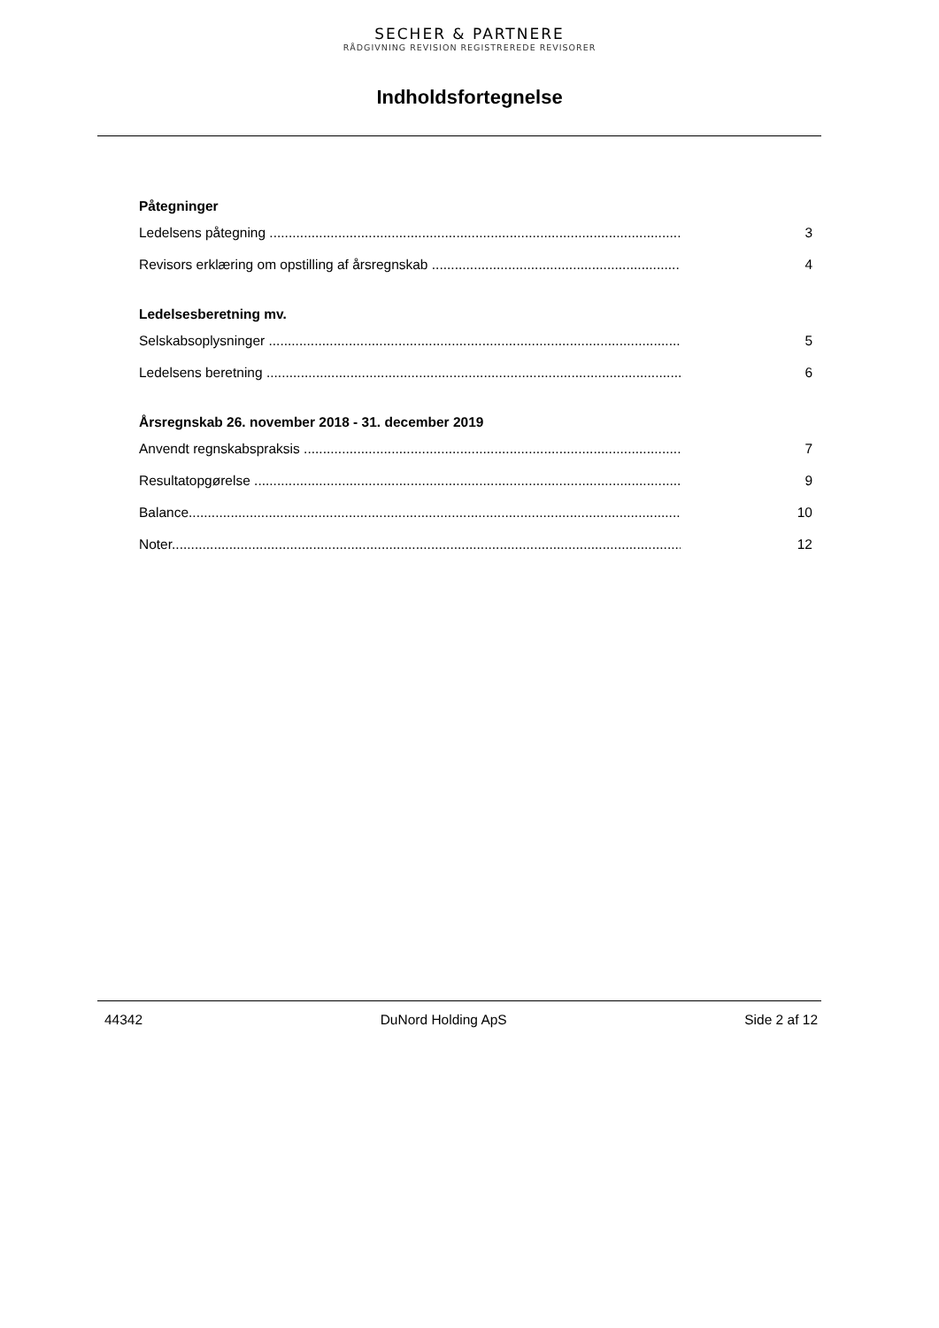SECHER & PARTNERE
RÅDGIVNING REVISION REGISTREREDE REVISORER
Indholdsfortegnelse
Påtegninger
Ledelsens påtegning ..................................................................................................................... 3
Revisors erklæring om opstilling af årsregnskab ....................................................................... 4
Ledelsesberetning mv.
Selskabsoplysninger ....................................................................................................................... 5
Ledelsens beretning ........................................................................................................................ 6
Årsregnskab 26. november 2018 - 31. december 2019
Anvendt regnskabspraksis ............................................................................................................. 7
Resultatopgørelse ............................................................................................................................ 9
Balance.............................................................................................................................................. 10
Noter................................................................................................................................................. 12
44342 DuNord Holding ApS Side 2 af 12